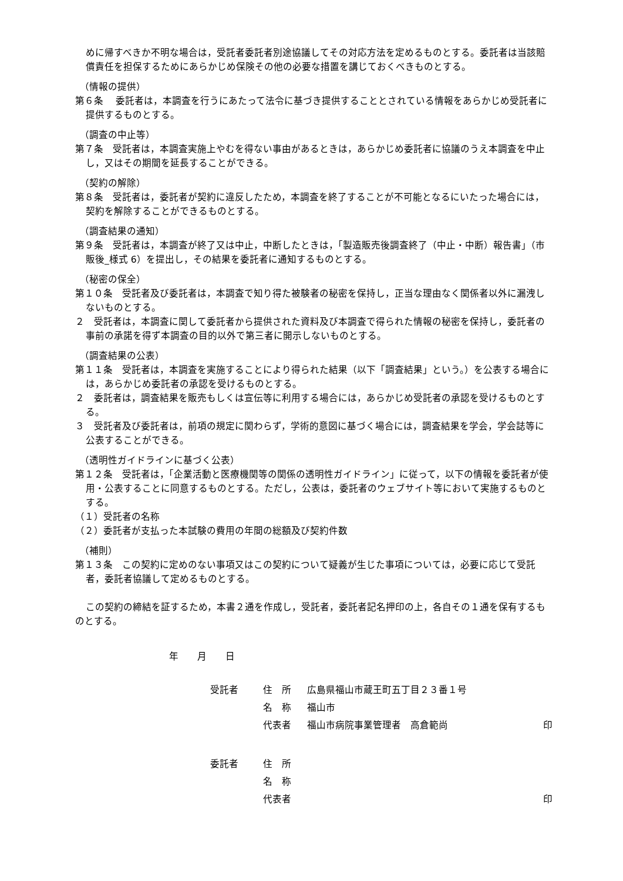めに帰すべきか不明な場合は，受託者委託者別途協議してその対応方法を定めるものとする。委託者は当該賠償責任を担保するためにあらかじめ保険その他の必要な措置を講じておくべきものとする。
（情報の提供）
第６条　 委託者は，本調査を行うにあたって法令に基づき提供することとされている情報をあらかじめ受託者に提供するものとする。
（調査の中止等）
第７条　受託者は，本調査実施上やむを得ない事由があるときは，あらかじめ委託者に協議のうえ本調査を中止し，又はその期間を延長することができる。
（契約の解除）
第８条　受託者は，委託者が契約に違反したため，本調査を終了することが不可能となるにいたった場合には，契約を解除することができるものとする。
（調査結果の通知）
第９条　受託者は，本調査が終了又は中止，中断したときは，「製造販売後調査終了（中止・中断）報告書」（市販後_様式 6）を提出し，その結果を委託者に通知するものとする。
（秘密の保全）
第１０条　受託者及び委託者は，本調査で知り得た被験者の秘密を保持し，正当な理由なく関係者以外に漏洩しないものとする。
２　受託者は，本調査に関して委託者から提供された資料及び本調査で得られた情報の秘密を保持し，委託者の事前の承諾を得ず本調査の目的以外で第三者に開示しないものとする。
（調査結果の公表）
第１１条　受託者は，本調査を実施することにより得られた結果（以下「調査結果」という。）を公表する場合には，あらかじめ委託者の承認を受けるものとする。
２　委託者は，調査結果を販売もしくは宣伝等に利用する場合には，あらかじめ受託者の承認を受けるものとする。
３　受託者及び委託者は，前項の規定に関わらず，学術的意図に基づく場合には，調査結果を学会，学会誌等に公表することができる。
（透明性ガイドラインに基づく公表）
第１２条　受託者は，「企業活動と医療機関等の関係の透明性ガイドライン」に従って，以下の情報を委託者が使用・公表することに同意するものとする。ただし，公表は，委託者のウェブサイト等において実施するものとする。
（１）受託者の名称
（２）委託者が支払った本試験の費用の年間の総額及び契約件数
（補則）
第１３条　この契約に定めのない事項又はこの契約について疑義が生じた事項については，必要に応じて受託者，委託者協議して定めるものとする。
この契約の締結を証するため，本書２通を作成し，受託者，委託者記名押印の上，各自その１通を保有するものとする。
年　　月　　日
| 受託者 | 住 所 | 広島県福山市蔵王町五丁目２３番１号 | |
| | 名 称 | 福山市 | |
| | 代表者 | 福山市病院事業管理者 高倉範尚 | 印 |
| 委託者 | 住 所 | | |
| | 名 称 | | |
| | 代表者 | | 印 |